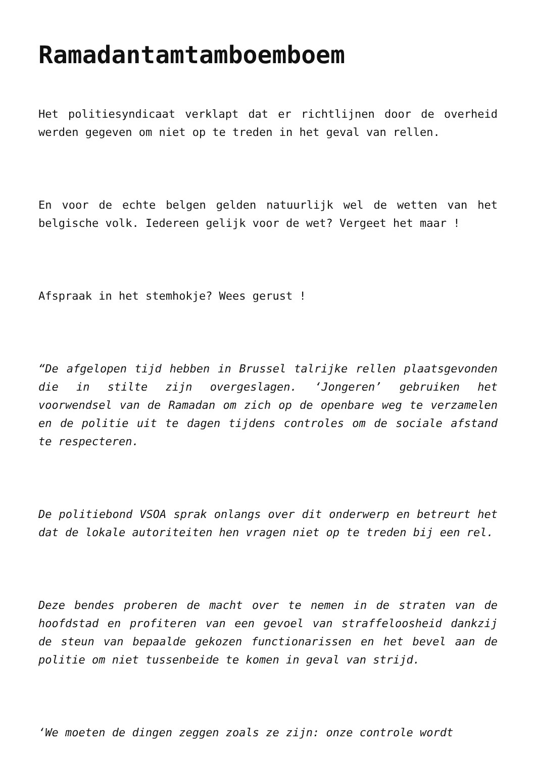Ramadantamtamboemboem
Het politiesyndicaat verklapt dat er richtlijnen door de overheid werden gegeven om niet op te treden in het geval van rellen.
En voor de echte belgen gelden natuurlijk wel de wetten van het belgische volk. Iedereen gelijk voor de wet? Vergeet het maar !
Afspraak in het stemhokje? Wees gerust !
“De afgelopen tijd hebben in Brussel talrijke rellen plaatsgevonden die in stilte zijn overgeslagen. ‘Jongeren’ gebruiken het voorwendsel van de Ramadan om zich op de openbare weg te verzamelen en de politie uit te dagen tijdens controles om de sociale afstand te respecteren.
De politiebond VSOA sprak onlangs over dit onderwerp en betreurt het dat de lokale autoriteiten hen vragen niet op te treden bij een rel.
Deze bendes proberen de macht over te nemen in de straten van de hoofdstad en profiteren van een gevoel van straffeloosheid dankzij de steun van bepaalde gekozen functionarissen en het bevel aan de politie om niet tussenbeide te komen in geval van strijd.
‘We moeten de dingen zeggen zoals ze zijn: onze controle wordt